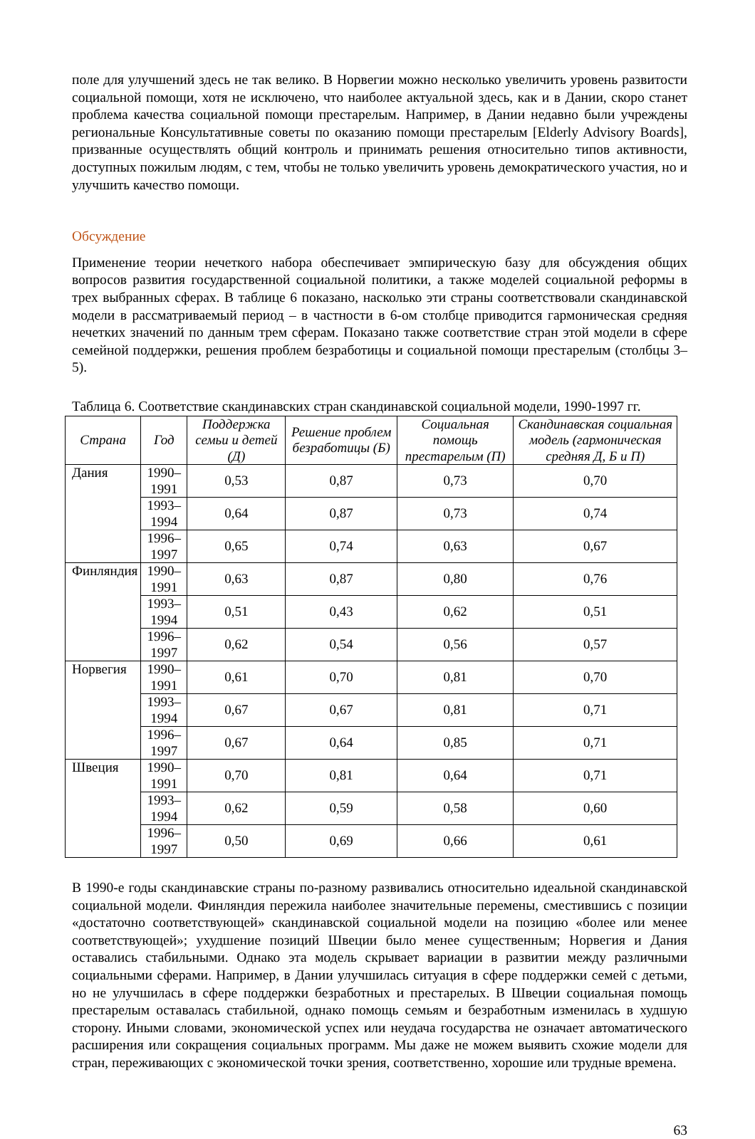поле для улучшений здесь не так велико. В Норвегии можно несколько увеличить уровень развитости социальной помощи, хотя не исключено, что наиболее актуальной здесь, как и в Дании, скоро станет проблема качества социальной помощи престарелым. Например, в Дании недавно были учреждены региональные Консультативные советы по оказанию помощи престарелым [Elderly Advisory Boards], призванные осуществлять общий контроль и принимать решения относительно типов активности, доступных пожилым людям, с тем, чтобы не только увеличить уровень демократического участия, но и улучшить качество помощи.
Обсуждение
Применение теории нечеткого набора обеспечивает эмпирическую базу для обсуждения общих вопросов развития государственной социальной политики, а также моделей социальной реформы в трех выбранных сферах. В таблице 6 показано, насколько эти страны соответствовали скандинавской модели в рассматриваемый период – в частности в 6-ом столбце приводится гармоническая средняя нечетких значений по данным трем сферам. Показано также соответствие стран этой модели в сфере семейной поддержки, решения проблем безработицы и социальной помощи престарелым (столбцы 3–5).
Таблица 6. Соответствие скандинавских стран скандинавской социальной модели, 1990-1997 гг.
| Страна | Год | Поддержка семьи и детей (Д) | Решение проблем безработицы (Б) | Социальная помощь престарелым (П) | Скандинавская социальная модель (гармоническая средняя Д, Б и П) |
| --- | --- | --- | --- | --- | --- |
| Дания | 1990–1991 | 0,53 | 0,87 | 0,73 | 0,70 |
| | 1993–1994 | 0,64 | 0,87 | 0,73 | 0,74 |
| | 1996–1997 | 0,65 | 0,74 | 0,63 | 0,67 |
| Финляндия | 1990–1991 | 0,63 | 0,87 | 0,80 | 0,76 |
| | 1993–1994 | 0,51 | 0,43 | 0,62 | 0,51 |
| | 1996–1997 | 0,62 | 0,54 | 0,56 | 0,57 |
| Норвегия | 1990–1991 | 0,61 | 0,70 | 0,81 | 0,70 |
| | 1993–1994 | 0,67 | 0,67 | 0,81 | 0,71 |
| | 1996–1997 | 0,67 | 0,64 | 0,85 | 0,71 |
| Швеция | 1990–1991 | 0,70 | 0,81 | 0,64 | 0,71 |
| | 1993–1994 | 0,62 | 0,59 | 0,58 | 0,60 |
| | 1996–1997 | 0,50 | 0,69 | 0,66 | 0,61 |
В 1990-е годы скандинавские страны по-разному развивались относительно идеальной скандинавской социальной модели. Финляндия пережила наиболее значительные перемены, сместившись с позиции «достаточно соответствующей» скандинавской социальной модели на позицию «более или менее соответствующей»; ухудшение позиций Швеции было менее существенным; Норвегия и Дания оставались стабильными. Однако эта модель скрывает вариации в развитии между различными социальными сферами. Например, в Дании улучшилась ситуация в сфере поддержки семей с детьми, но не улучшилась в сфере поддержки безработных и престарелых. В Швеции социальная помощь престарелым оставалась стабильной, однако помощь семьям и безработным изменилась в худшую сторону. Иными словами, экономической успех или неудача государства не означает автоматического расширения или сокращения социальных программ. Мы даже не можем выявить схожие модели для стран, переживающих с экономической точки зрения, соответственно, хорошие или трудные времена.
63